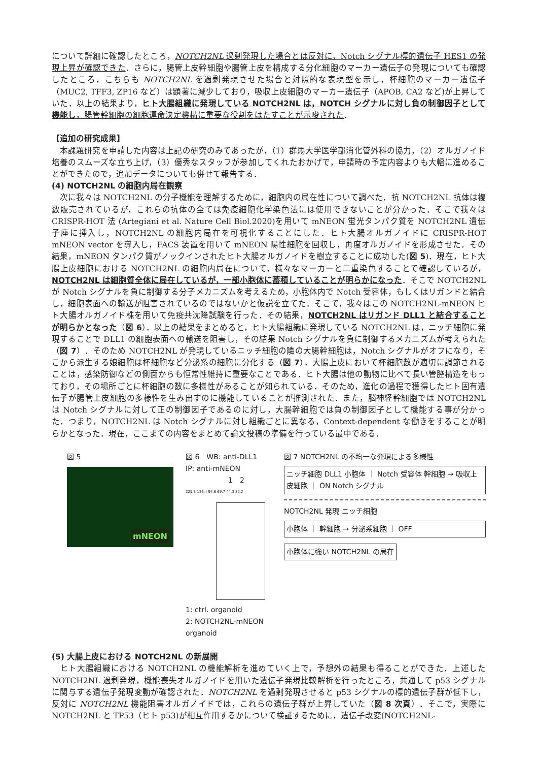について詳細に確認したところ，NOTCH2NL 過剰発現した場合とは反対に，Notch シグナル標的遺伝子 HES1 の発現上昇が確認できた．さらに，腸管上皮幹細胞や腸管上皮を構成する分化細胞のマーカー遺伝子の発現についても確認したところ，こちらも NOTCH2NL を過剰発現させた場合と対照的な表現型を示し，杯細胞のマーカー遺伝子（MUC2, TFF3, ZP16 など）は顕著に減少しており，吸収上皮細胞のマーカー遺伝子（APOB, CA2 など)が上昇していた．以上の結果より，ヒト大腸組織に発現している NOTCH2NL は，NOTCH シグナルに対し負の制御因子として機能し，腸管幹細胞の細胞運命決定機構に重要な役割をはたすことが示唆された．
【追加の研究成果】
　本課題研究を申請した内容は上記の研究のみであったが，（1）群馬大学医学部消化管外科の協力，（2）オルガノイド培養のスムーズな立ち上げ，（3）優秀なスタッフが参加してくれたおかげで，申請時の予定内容よりも大幅に進めることができたので，追加データについても併せて報告する．
(4) NOTCH2NL の細胞内局在観察
　次に我々は NOTCH2NL の分子機能を理解するために，細胞内の局在性について調べた．抗 NOTCH2NL 抗体は複数販売されているが，これらの抗体の全ては免疫細胞化学染色法には使用できないことが分かった．そこで我々は CRISPR-HOT 法 (Artegiani et al. Nature Cell Biol.2020)を用いて mNEON 蛍光タンパク質を NOTCH2NL 遺伝子座に挿入し，NOTCH2NL の細胞内局在を可視化することにした．ヒト大腸オルガノイドに CRISPR-HOT mNEON vector を導入し，FACS 装置を用いて mNEON 陽性細胞を回収し，再度オルガノイドを形成させた．その結果，mNEON タンパク質がノックインされたヒト大腸オルガノイドを樹立することに成功した(図 5)．現在，ヒト大腸上皮細胞における NOTCH2NL の細胞内局在について，様々なマーカーと二重染色することで確認しているが，NOTCH2NL は細胞質全体に局在しているが，一部小胞体に蓄積していることが明らかになった．そこで NOTCH2NL が Notch シグナルを負に制御する分子メカニズムを考えるため，小胞体内で Notch 受容体，もしくはリガンドと結合し，細胞表面への輸送が阻害されているのではないかと仮説を立てた．そこで，我々はこの NOTCH2NL-mNEON ヒト大腸オルガノイド株を用いて免疫共沈降試験を行った．その結果，NOTCH2NL はリガンド DLL1 と結合することが明らかとなった（図 6）．以上の結果をまとめると，ヒト大腸組織に発現している NOTCH2NL は，ニッチ細胞に発現することで DLL1 の細胞表面への輸送を阻害し，その結果 Notch シグナルを負に制御するメカニズムが考えられた（図 7）．そのため NOTCH2NL が発現しているニッチ細胞の隣の大腸幹細胞は，Notch シグナルがオフになり，そこから派生する娘細胞は杯細胞など分泌系の細胞に分化する（図 7）．大腸上皮において杯細胞数が適切に調節されることは，感染防御などの側面からも恒常性維持に重要なことである．ヒト大腸は他の動物に比べて長い管腔構造をもっており，その場所ごとに杯細胞の数に多様性があることが知られている．そのため，進化の過程で獲得したヒト固有遺伝子が腸管上皮細胞の多様性を生み出すのに機能していることが推測された．また，脳神経幹細胞では NOTCH2NL は Notch シグナルに対して正の制御因子であるのに対し，大腸幹細胞では負の制御因子として機能する事が分かった．つまり，NOTCH2NL は Notch シグナルに対し組織ごとに異なる，Context-dependent な働きをすることが明らかとなった．現在，ここまでの内容をまとめて論文投稿の準備を行っている最中である．
図 5
mNEON
図 6　WB: anti-DLL1
IP: anti-mNEON
　　　　　　1　2
229.3 136.4 94.6 69.7 44.3 32.2
1: ctrl. organoid
2: NOTCH2NL-mNEON organoid
図 7 NOTCH2NL の不均一な発現による多様性
ニッチ細胞 DLL1 小胞体 ｜ Notch 受容体 幹細胞 → 吸収上皮細胞 ｜ ON Notch シグナル
NOTCH2NL 発現 ニッチ細胞
小胞体 ｜ 幹細胞 → 分泌系細胞 ｜ OFF
小胞体に強い NOTCH2NL の局在
(5) 大腸上皮における NOTCH2NL の新展開
　ヒト大腸組織における NOTCH2NL の機能解析を進めていく上で，予想外の結果も得ることができた．上述した NOTCH2NL 過剰発現，機能喪失オルガノイドを用いた遺伝子発現比較解析を行ったところ，共通して p53 シグナルに関与する遺伝子発現変動が確認された．NOTCH2NL を過剰発現させると p53 シグナルの標的遺伝子群が低下し，反対に NOTCH2NL 機能阻害オルガノイドでは，これらの遺伝子群が上昇していた（図 8 次頁）．そこで，実際に NOTCH2NL と TP53（ヒト p53)が相互作用するかについて検証するために，遺伝子改変(NOTCH2NL-